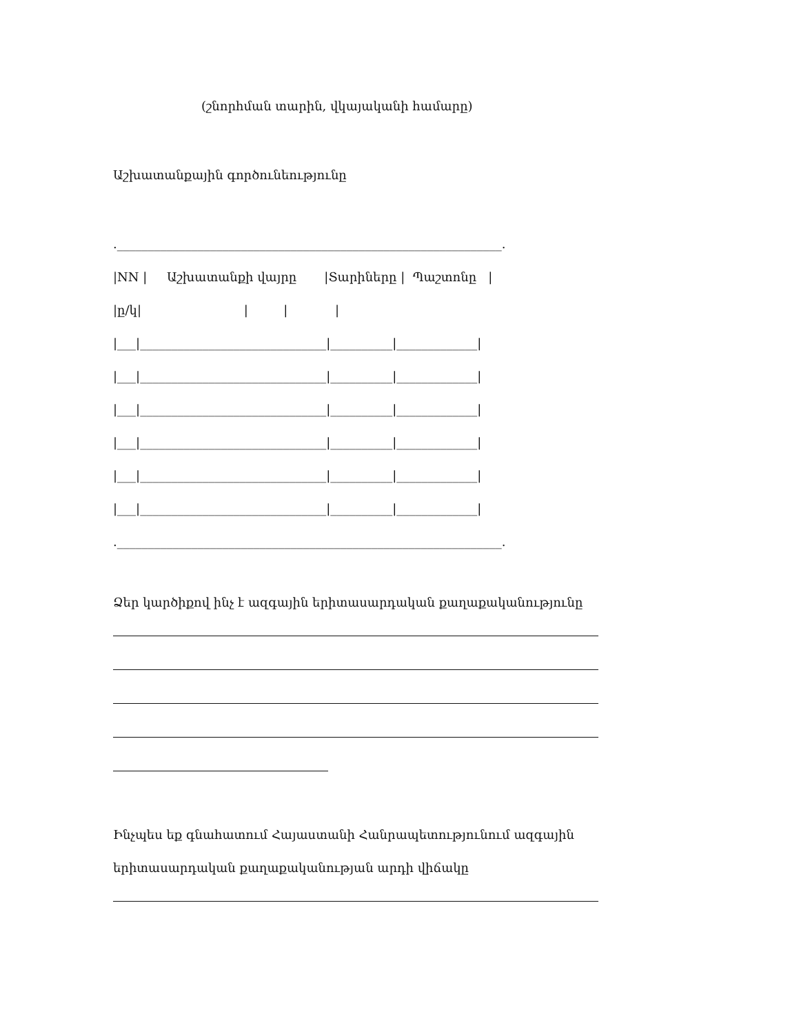(շնորհման տարին, վկայականի համարը)
Աշխատանքային գործունեությունը
.______________________________________________________________.
|NN | Աշխատանքի վայրը |Տարիները | Պաշտոնը |
|ը/կ| | | |
|___|______________________________|__________|_____________|
|___|______________________________|__________|_____________|
|___|______________________________|__________|_____________|
|___|______________________________|__________|_____________|
|___|______________________________|__________|_____________|
|___|______________________________|__________|_____________|
.______________________________________________________________.
Ձեր կարծիքով ինչ է ազգային երիտասարդական քաղաքականությունը
Ինչպես եք գնահատում Հայաստանի Հանրապետությունում ազգային
երիտասարդական քաղաքականության արդի վիճակը